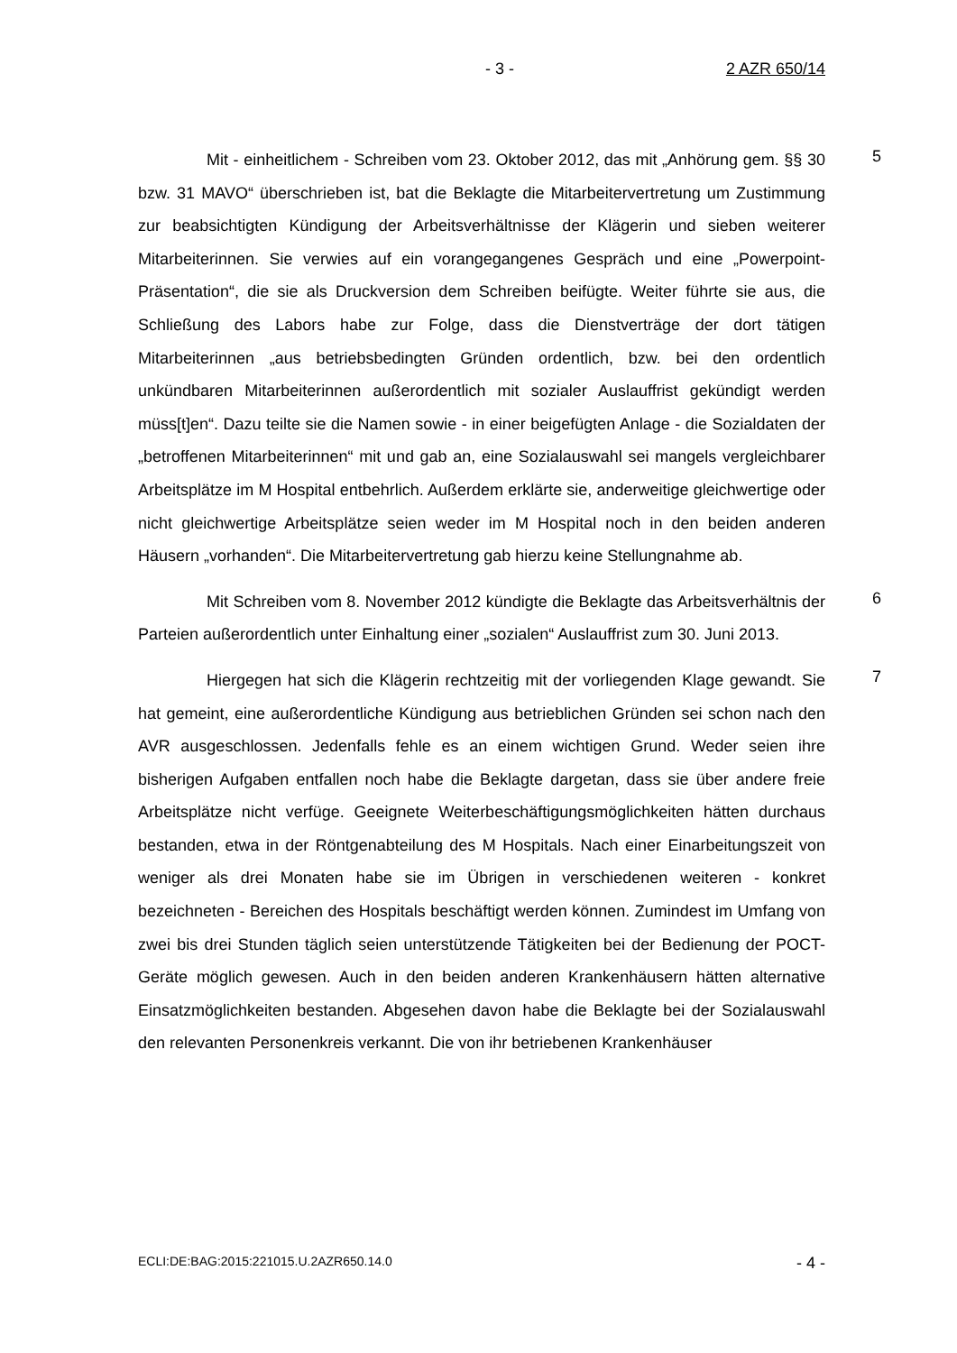- 3 - 2 AZR 650/14
Mit - einheitlichem - Schreiben vom 23. Oktober 2012, das mit „Anhörung gem. §§ 30 bzw. 31 MAVO“ überschrieben ist, bat die Beklagte die Mitarbeitervertretung um Zustimmung zur beabsichtigten Kündigung der Arbeitsverhältnisse der Klägerin und sieben weiterer Mitarbeiterinnen. Sie verwies auf ein vorangegangenes Gespräch und eine „Powerpoint-Präsentation“, die sie als Druckversion dem Schreiben beifügte. Weiter führte sie aus, die Schließung des Labors habe zur Folge, dass die Dienstverträge der dort tätigen Mitarbeiterinnen „aus betriebsbedingten Gründen ordentlich, bzw. bei den ordentlich unkündbaren Mitarbeiterinnen außerordentlich mit sozialer Auslauffrist gekündigt werden müss[t]en“. Dazu teilte sie die Namen sowie - in einer beigefügten Anlage - die Sozialdaten der „betroffenen Mitarbeiterinnen“ mit und gab an, eine Sozialauswahl sei mangels vergleichbarer Arbeitsplätze im M Hospital entbehrlich. Außerdem erklärte sie, anderweitige gleichwertige oder nicht gleichwertige Arbeitsplätze seien weder im M Hospital noch in den beiden anderen Häusern „vorhanden“. Die Mitarbeitervertretung gab hierzu keine Stellungnahme ab.
5
Mit Schreiben vom 8. November 2012 kündigte die Beklagte das Arbeitsverhältnis der Parteien außerordentlich unter Einhaltung einer „sozialen“ Auslauffrist zum 30. Juni 2013.
6
Hiergegen hat sich die Klägerin rechtzeitig mit der vorliegenden Klage gewandt. Sie hat gemeint, eine außerordentliche Kündigung aus betrieblichen Gründen sei schon nach den AVR ausgeschlossen. Jedenfalls fehle es an einem wichtigen Grund. Weder seien ihre bisherigen Aufgaben entfallen noch habe die Beklagte dargetan, dass sie über andere freie Arbeitsplätze nicht verfüge. Geeignete Weiterbeschäftigungsmöglichkeiten hätten durchaus bestanden, etwa in der Röntgenabteilung des M Hospitals. Nach einer Einarbeitungszeit von weniger als drei Monaten habe sie im Übrigen in verschiedenen weiteren - konkret bezeichneten - Bereichen des Hospitals beschäftigt werden können. Zumindest im Umfang von zwei bis drei Stunden täglich seien unterstützende Tätigkeiten bei der Bedienung der POCT-Geräte möglich gewesen. Auch in den beiden anderen Krankenhäusern hätten alternative Einsatzmöglichkeiten bestanden. Abgesehen davon habe die Beklagte bei der Sozialauswahl den relevanten Personenkreis verkannt. Die von ihr betriebenen Krankenhäuser
7
ECLI:DE:BAG:2015:221015.U.2AZR650.14.0 - 4 -